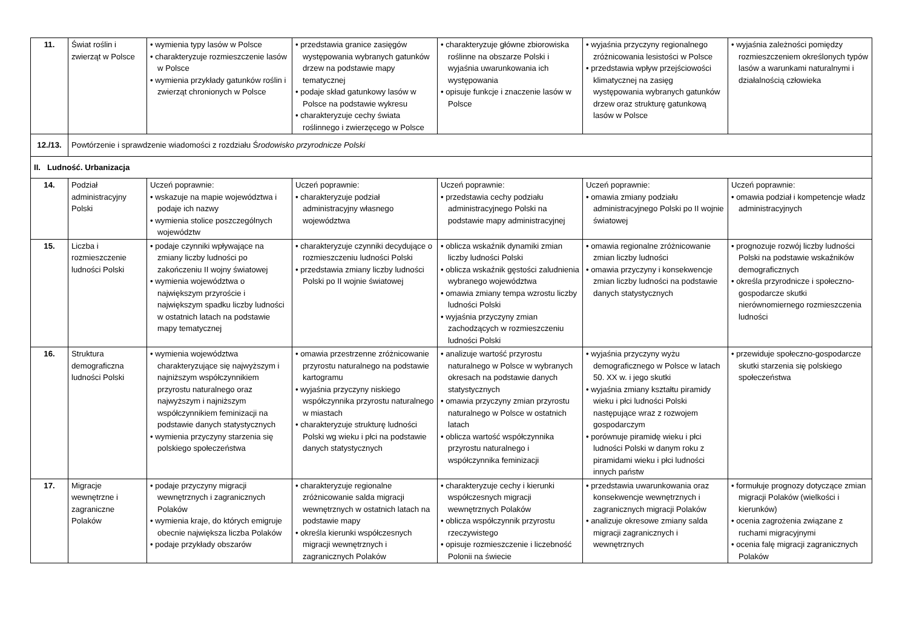| 11. | Świat roślin i zwierząt w Polsce | • wymienia typy lasów w Polsce • charakteryzuje rozmieszczenie lasów w Polsce • wymienia przykłady gatunków roślin i zwierząt chronionych w Polsce | • przedstawia granice zasięgów występowania wybranych gatunków drzew na podstawie mapy tematycznej • podaje skład gatunkowy lasów w Polsce na podstawie wykresu • charakteryzuje cechy świata roślinnego i zwierzęcego w Polsce | • charakteryzuje główne zbiorowiska roślinne na obszarze Polski i wyjaśnia uwarunkowania ich występowania • opisuje funkcje i znaczenie lasów w Polsce | • wyjaśnia przyczyny regionalnego zróżnicowania lesistości w Polsce • przedstawia wpływ przejściowości klimatycznej na zasięg występowania wybranych gatunków drzew oraz strukturę gatunkową lasów w Polsce | • wyjaśnia zależności pomiędzy rozmieszczeniem określonych typów lasów a warunkami naturalnymi i działalnością człowieka |
| 12./13. | Powtórzenie i sprawdzenie wiadomości z rozdziału Ś rodowisko przyrodnicze Polski | | | | | |
| II. Ludność. Urbanizacja | | | | | | |
| 14. | Podział administracyjny Polski | Uczeń poprawnie: • wskazuje na mapie województwa i podaje ich nazwy • wymienia stolice poszczególnych województw | Uczeń poprawnie: • charakteryzuje podział administracyjny własnego województwa | Uczeń poprawnie: • przedstawia cechy podziału administracyjnego Polski na podstawie mapy administracyjnej | Uczeń poprawnie: • omawia zmiany podziału administracyjnego Polski po II wojnie światowej | Uczeń poprawnie: • omawia podział i kompetencje władz administracyjnych |
| 15. | Liczba i rozmieszczenie ludności Polski | • podaje czynniki wpływające na zmiany liczby ludności po zakończeniu II wojny światowej • wymienia województwa o największym przyroście i największym spadku liczby ludności w ostatnich latach na podstawie mapy tematycznej | • charakteryzuje czynniki decydujące o rozmieszczeniu ludności Polski • przedstawia zmiany liczby ludności Polski po II wojnie światowej | • oblicza wskaźnik dynamiki zmian liczby ludności Polski • oblicza wskaźnik gęstości zaludnienia wybranego województwa • omawia zmiany tempa wzrostu liczby ludności Polski • wyjaśnia przyczyny zmian zachodzących w rozmieszczeniu ludności Polski | • omawia regionalne zróżnicowanie zmian liczby ludności • omawia przyczyny i konsekwencje zmian liczby ludności na podstawie danych statystycznych | • prognozuje rozwój liczby ludności Polski na podstawie wskaźników demograficznych • określa przyrodnicze i społeczno-gospodarcze skutki nierównomiernego rozmieszczenia ludności |
| 16. | Struktura demograficzna ludności Polski | • wymienia województwa charakteryzujące się najwyższym i najniższym współczynnikiem przyrostu naturalnego oraz najwyższym i najniższym współczynnikiem feminizacji na podstawie danych statystycznych • wymienia przyczyny starzenia się polskiego społeczeństwa | • omawia przestrzenne zróżnicowanie przyrostu naturalnego na podstawie kartogramu • wyjaśnia przyczyny niskiego współczynnika przyrostu naturalnego w miastach • charakteryzuje strukturę ludności Polski wg wieku i płci na podstawie danych statystycznych | • analizuje wartość przyrostu naturalnego w Polsce w wybranych okresach na podstawie danych statystycznych • omawia przyczyny zmian przyrostu naturalnego w Polsce w ostatnich latach • oblicza wartość współczynnika przyrostu naturalnego i współczynnika feminizacji | • wyjaśnia przyczyny wyżu demograficznego w Polsce w latach 50. XX w. i jego skutki • wyjaśnia zmiany kształtu piramidy wieku i płci ludności Polski następujące wraz z rozwojem gospodarczym • porównuje piramidę wieku i płci ludności Polski w danym roku z piramidami wieku i płci ludności innych państw | • przewiduje społeczno-gospodarcze skutki starzenia się polskiego społeczeństwa |
| 17. | Migracje wewnętrzne i zagraniczne Polaków | • podaje przyczyny migracji wewnętrznych i zagranicznych Polaków • wymienia kraje, do których emigruje obecnie największa liczba Polaków • podaje przykłady obszarów | • charakteryzuje regionalne zróżnicowanie salda migracji wewnętrznych w ostatnich latach na podstawie mapy • określa kierunki współczesnych migracji wewnętrznych i zagranicznych Polaków | • charakteryzuje cechy i kierunki współczesnych migracji wewnętrznych Polaków • oblicza współczynnik przyrostu rzeczywistego • opisuje rozmieszczenie i liczebność Polonii na świecie | • przedstawia uwarunkowania oraz konsekwencje wewnętrznych i zagranicznych migracji Polaków • analizuje okresowe zmiany salda migracji zagranicznych i wewnętrznych | • formułuje prognozy dotyczące zmian migracji Polaków (wielkości i kierunków) • ocenia zagrożenia związane z ruchami migracyjnymi • ocenia falę migracji zagranicznych Polaków |